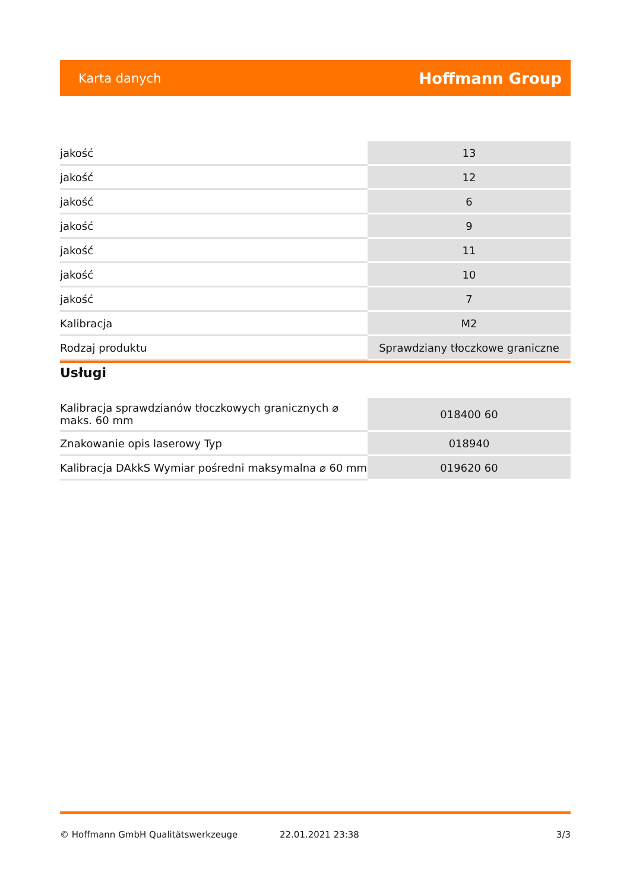Karta danych Hoffmann Group
| jakość | 13 |
| jakość | 12 |
| jakość | 6 |
| jakość | 9 |
| jakość | 11 |
| jakość | 10 |
| jakość | 7 |
| Kalibracja | M2 |
| Rodzaj produktu | Sprawdziany tłoczkowe graniczne |
Usługi
| Kalibracja sprawdzianów tłoczkowych granicznych ⌀ maks. 60 mm | 018400 60 |
| Znakowanie opis laserowy Typ | 018940 |
| Kalibracja DAkkS Wymiar pośredni maksymalna ⌀ 60 mm | 019620 60 |
© Hoffmann GmbH Qualitätswerkzeuge 22.01.2021 23:38 3/3